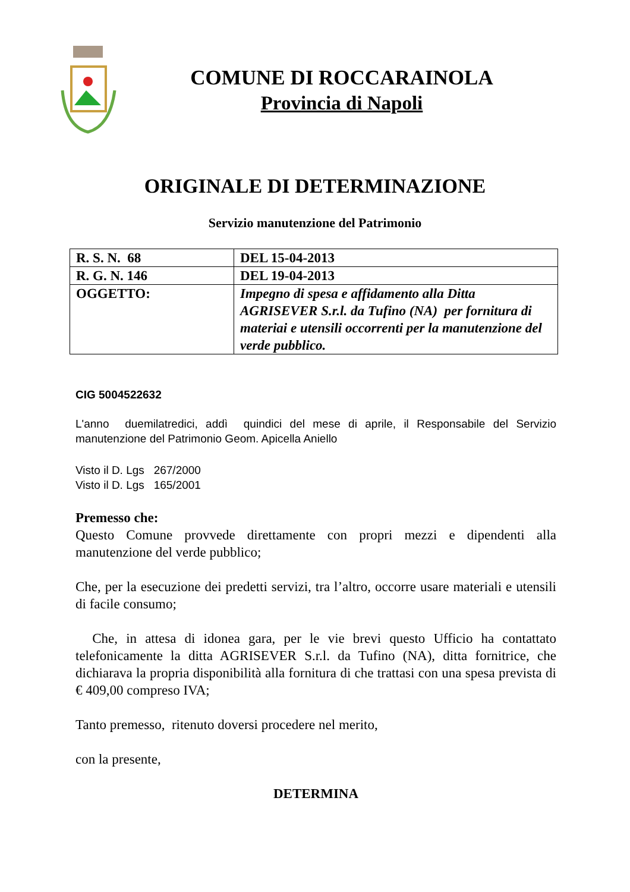COMUNE DI ROCCARAINOLA
Provincia di Napoli
ORIGINALE DI DETERMINAZIONE
Servizio manutenzione del Patrimonio
| R. S. N. 68 | DEL 15-04-2013 |
| R. G. N. 146 | DEL 19-04-2013 |
| OGGETTO: | Impegno di spesa e affidamento alla Ditta AGRISEVER S.r.l. da Tufino (NA) per fornitura di materiai e utensili occorrenti per la manutenzione del verde pubblico. |
CIG 5004522632
L'anno duemilatredici, addì quindici del mese di aprile, il Responsabile del Servizio manutenzione del Patrimonio Geom. Apicella Aniello
Visto il D. Lgs 267/2000
Visto il D. Lgs 165/2001
Premesso che:
Questo Comune provvede direttamente con propri mezzi e dipendenti alla manutenzione del verde pubblico;
Che, per la esecuzione dei predetti servizi, tra l’altro, occorre usare materiali e utensili di facile consumo;
Che, in attesa di idonea gara, per le vie brevi questo Ufficio ha contattato telefonicamente la ditta AGRISEVER S.r.l. da Tufino (NA), ditta fornitrice, che dichiarava la propria disponibilità alla fornitura di che trattasi con una spesa prevista di € 409,00 compreso IVA;
Tanto premesso, ritenuto doversi procedere nel merito,
con la presente,
DETERMINA